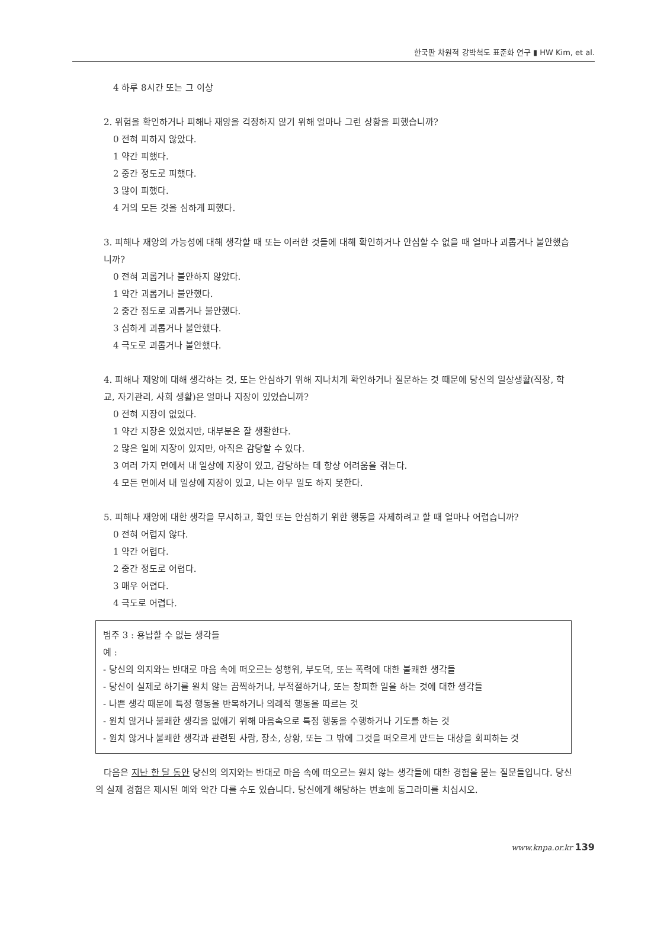한국판 차원적 강박척도 표준화 연구 ▮ HW Kim, et al.
4 하루 8시간 또는 그 이상
2. 위험을 확인하거나 피해나 재앙을 걱정하지 않기 위해 얼마나 그런 상황을 피했습니까?
0 전혀 피하지 않았다.
1 약간 피했다.
2 중간 정도로 피했다.
3 많이 피했다.
4 거의 모든 것을 심하게 피했다.
3. 피해나 재앙의 가능성에 대해 생각할 때 또는 이러한 것들에 대해 확인하거나 안심할 수 없을 때 얼마나 괴롭거나 불안했습니까?
0 전혀 괴롭거나 불안하지 않았다.
1 약간 괴롭거나 불안했다.
2 중간 정도로 괴롭거나 불안했다.
3 심하게 괴롭거나 불안했다.
4 극도로 괴롭거나 불안했다.
4. 피해나 재앙에 대해 생각하는 것, 또는 안심하기 위해 지나치게 확인하거나 질문하는 것 때문에 당신의 일상생활(직장, 학교, 자기관리, 사회 생활)은 얼마나 지장이 있었습니까?
0 전혀 지장이 없었다.
1 약간 지장은 있었지만, 대부분은 잘 생활한다.
2 많은 일에 지장이 있지만, 아직은 감당할 수 있다.
3 여러 가지 면에서 내 일상에 지장이 있고, 감당하는 데 항상 어려움을 겪는다.
4 모든 면에서 내 일상에 지장이 있고, 나는 아무 일도 하지 못한다.
5. 피해나 재앙에 대한 생각을 무시하고, 확인 또는 안심하기 위한 행동을 자제하려고 할 때 얼마나 어렵습니까?
0 전혀 어렵지 않다.
1 약간 어렵다.
2 중간 정도로 어렵다.
3 매우 어렵다.
4 극도로 어렵다.
범주 3 : 용납할 수 없는 생각들
예 :
- 당신의 의지와는 반대로 마음 속에 떠오르는 성행위, 부도덕, 또는 폭력에 대한 불쾌한 생각들
- 당신이 실제로 하기를 원치 않는 끔찍하거나, 부적절하거나, 또는 창피한 일을 하는 것에 대한 생각들
- 나쁜 생각 때문에 특정 행동을 반복하거나 의례적 행동을 따르는 것
- 원치 않거나 불쾌한 생각을 없애기 위해 마음속으로 특정 행동을 수행하거나 기도를 하는 것
- 원치 않거나 불쾌한 생각과 관련된 사람, 장소, 상황, 또는 그 밖에 그것을 떠오르게 만드는 대상을 회피하는 것
다음은 지난 한 달 동안 당신의 의지와는 반대로 마음 속에 떠오르는 원치 않는 생각들에 대한 경험을 묻는 질문들입니다. 당신의 실제 경험은 제시된 예와 약간 다를 수도 있습니다. 당신에게 해당하는 번호에 동그라미를 치십시오.
www.knpa.or.kr 139